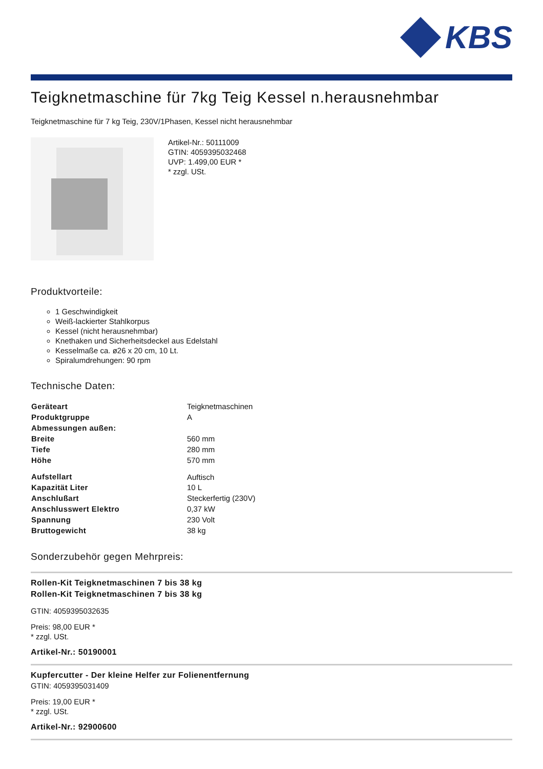KBS
Teigknetmaschine für 7kg Teig Kessel n.herausnehmbar
Teigknetmaschine für 7 kg Teig, 230V/1Phasen, Kessel nicht herausnehmbar
Artikel-Nr.: 50111009
GTIN: 4059395032468
UVP: 1.499,00 EUR *
* zzgl. USt.
Produktvorteile:
1 Geschwindigkeit
Weiß-lackierter Stahlkorpus
Kessel (nicht herausnehmbar)
Knethaken und Sicherheitsdeckel aus Edelstahl
Kesselmaße ca. ø26 x 20 cm, 10 Lt.
Spiralumdrehungen: 90 rpm
Technische Daten:
| Geräteart | Teigknetmaschinen |
| Produktgruppe | A |
| Abmessungen außen: | |
| Breite | 560 mm |
| Tiefe | 280 mm |
| Höhe | 570 mm |
| Aufstellart | Auftisch |
| Kapazität Liter | 10 L |
| Anschlußart | Steckerfertig (230V) |
| Anschlusswert Elektro | 0,37 kW |
| Spannung | 230 Volt |
| Bruttogewicht | 38 kg |
Sonderzubehör gegen Mehrpreis:
Rollen-Kit Teigknetmaschinen 7 bis 38 kg
Rollen-Kit Teigknetmaschinen 7 bis 38 kg
GTIN: 4059395032635
Preis: 98,00 EUR *
* zzgl. USt.
Artikel-Nr.: 50190001
Kupfercutter - Der kleine Helfer zur Folienentfernung
GTIN: 4059395031409
Preis: 19,00 EUR *
* zzgl. USt.
Artikel-Nr.: 92900600